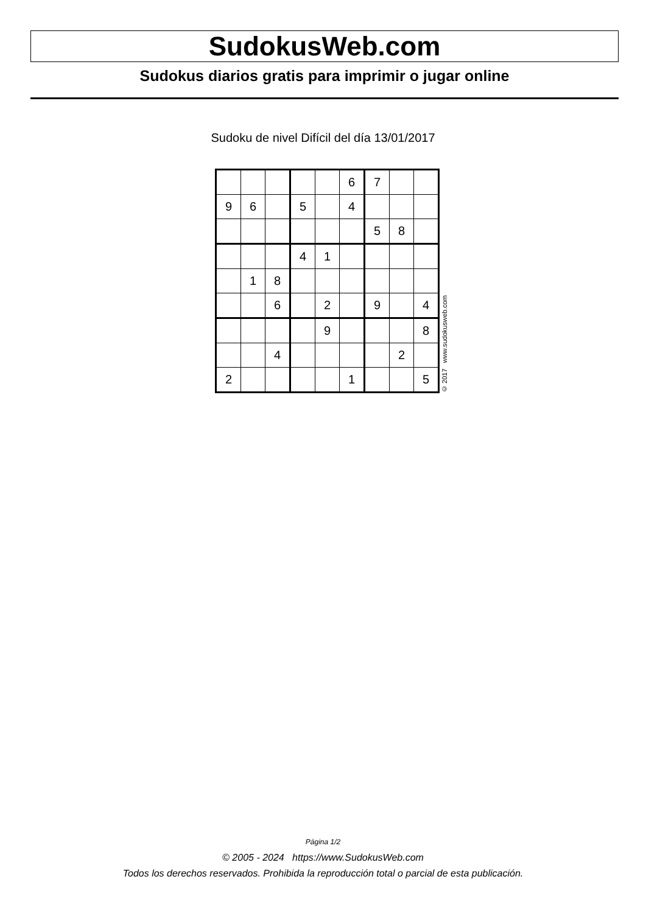SudokusWeb.com
Sudokus diarios gratis para imprimir o jugar online
Sudoku de nivel Difícil del día 13/01/2017
| | | | | | 6 | 7 | | |
| 9 | 6 | | 5 | | 4 | | | |
| | | | | | | 5 | 8 | |
| | | | 4 | 1 | | | | |
| | 1 | 8 | | | | | | |
| | | 6 | | 2 | | 9 | | 4 |
| | | | | 9 | | | | 8 |
| | | 4 | | | | | 2 | |
| 2 | | | | | 1 | | | 5 |
© 2017 www.sudokusweb.com
Página 1/2
© 2005 - 2024 https://www.SudokusWeb.com
Todos los derechos reservados. Prohibida la reproducción total o parcial de esta publicación.